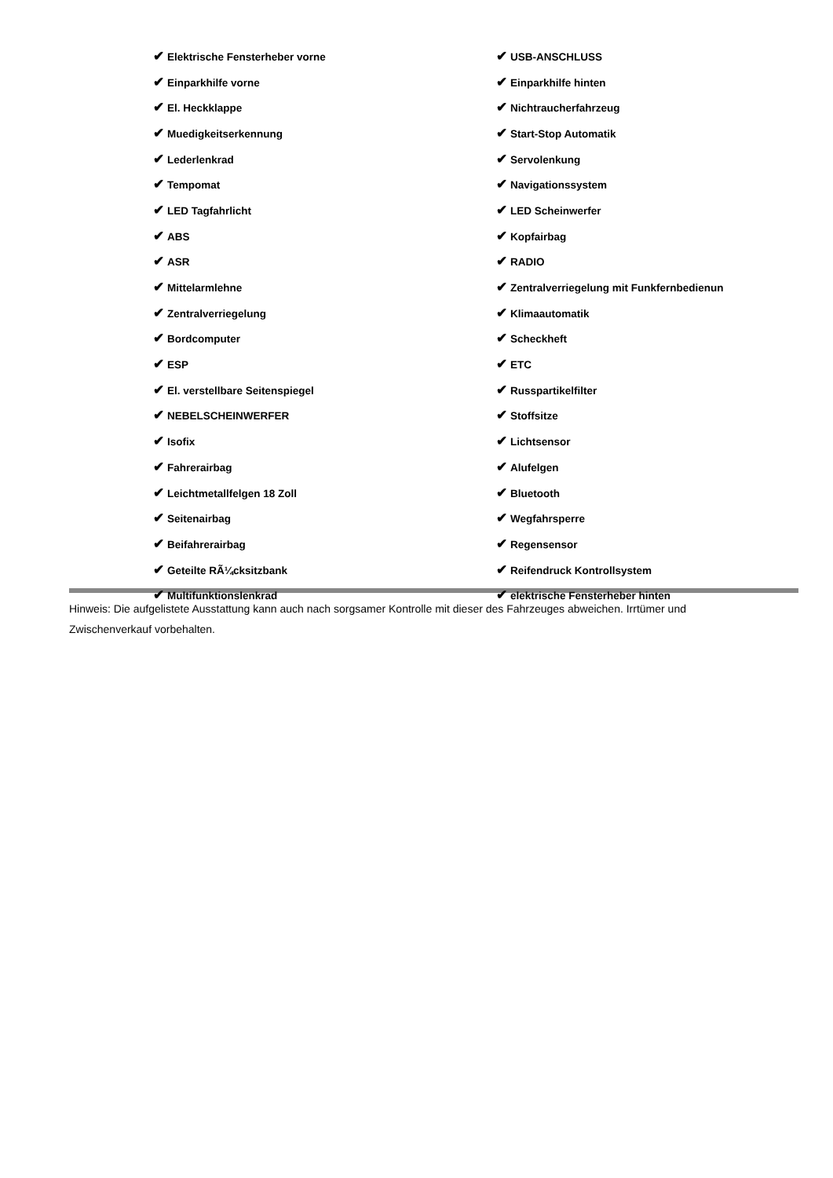| ✔ Elektrische Fensterheber vorne | ✔ USB-ANSCHLUSS |
| ✔ Einparkhilfe vorne | ✔ Einparkhilfe hinten |
| ✔ El. Heckklappe | ✔ Nichtraucherfahrzeug |
| ✔ Muedigkeitserkennung | ✔ Start-Stop Automatik |
| ✔ Lederlenkrad | ✔ Servolenkung |
| ✔ Tempomat | ✔ Navigationssystem |
| ✔ LED Tagfahrlicht | ✔ LED Scheinwerfer |
| ✔ ABS | ✔ Kopfairbag |
| ✔ ASR | ✔ RADIO |
| ✔ Mittelarmlehne | ✔ Zentralverriegelung mit Funkfernbedienun |
| ✔ Zentralverriegelung | ✔ Klimaautomatik |
| ✔ Bordcomputer | ✔ Scheckheft |
| ✔ ESP | ✔ ETC |
| ✔ El. verstellbare Seitenspiegel | ✔ Russpartikelfilter |
| ✔ NEBELSCHEINWERFER | ✔ Stoffsitze |
| ✔ Isofix | ✔ Lichtsensor |
| ✔ Fahrerairbag | ✔ Alufelgen |
| ✔ Leichtmetallfelgen 18 Zoll | ✔ Bluetooth |
| ✔ Seitenairbag | ✔ Wegfahrsperre |
| ✔ Beifahrerairbag | ✔ Regensensor |
| ✔ Geteilte RÃ¼cksitzbank | ✔ Reifendruck Kontrollsystem |
| ✔ Multifunktionslenkrad | ✔ elektrische Fensterheber hinten |
Hinweis: Die aufgelistete Ausstattung kann auch nach sorgsamer Kontrolle mit dieser des Fahrzeuges abweichen. Irrtümer und Zwischenverkauf vorbehalten.